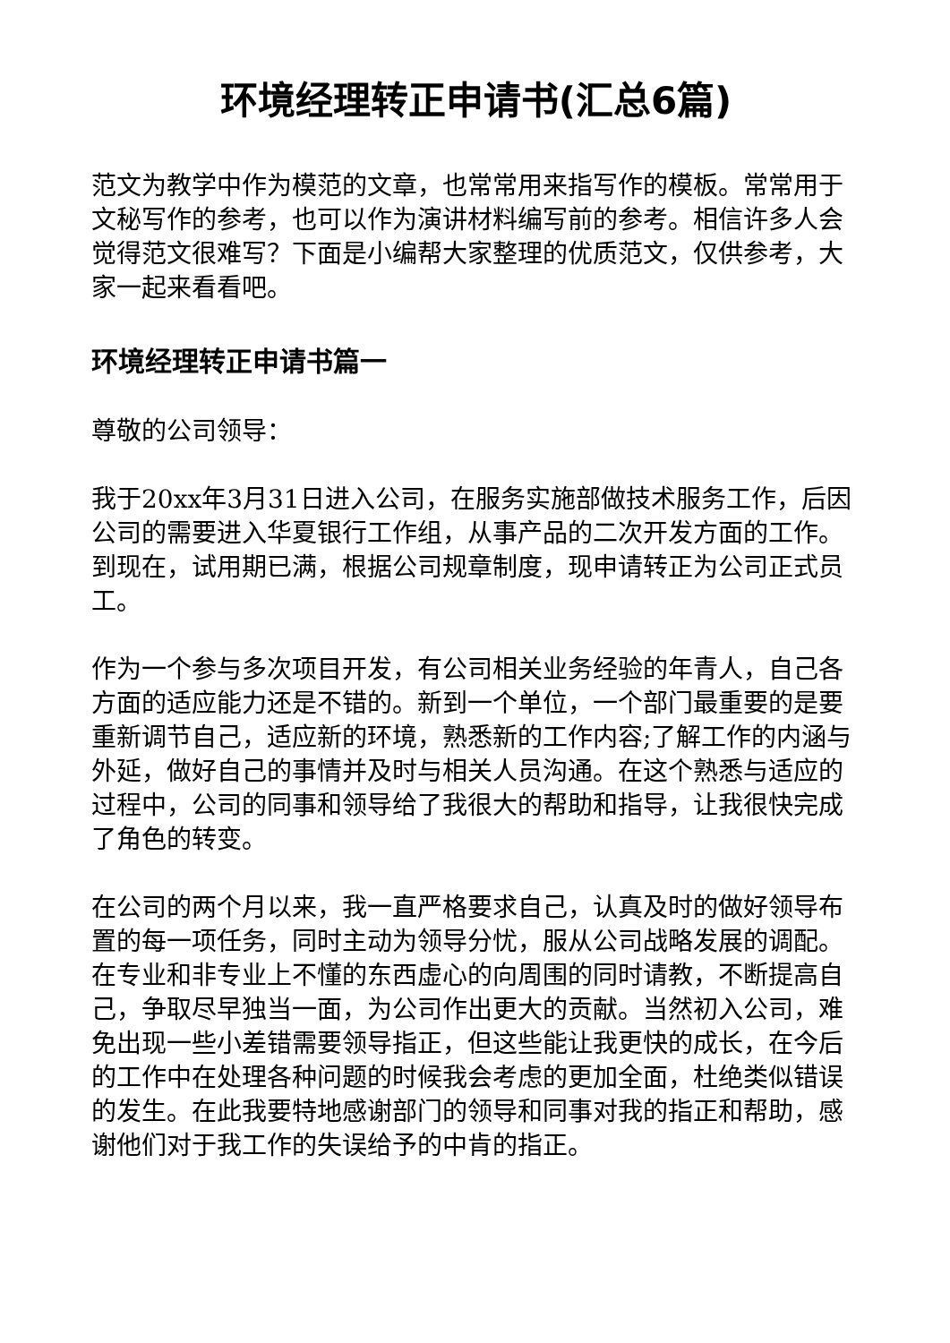环境经理转正申请书(汇总6篇)
范文为教学中作为模范的文章，也常常用来指写作的模板。常常用于文秘写作的参考，也可以作为演讲材料编写前的参考。相信许多人会觉得范文很难写？下面是小编帮大家整理的优质范文，仅供参考，大家一起来看看吧。
环境经理转正申请书篇一
尊敬的公司领导：
我于20xx年3月31日进入公司，在服务实施部做技术服务工作，后因公司的需要进入华夏银行工作组，从事产品的二次开发方面的工作。到现在，试用期已满，根据公司规章制度，现申请转正为公司正式员工。
作为一个参与多次项目开发，有公司相关业务经验的年青人，自己各方面的适应能力还是不错的。新到一个单位，一个部门最重要的是要重新调节自己，适应新的环境，熟悉新的工作内容;了解工作的内涵与外延，做好自己的事情并及时与相关人员沟通。在这个熟悉与适应的过程中，公司的同事和领导给了我很大的帮助和指导，让我很快完成了角色的转变。
在公司的两个月以来，我一直严格要求自己，认真及时的做好领导布置的每一项任务，同时主动为领导分忧，服从公司战略发展的调配。在专业和非专业上不懂的东西虚心的向周围的同时请教，不断提高自己，争取尽早独当一面，为公司作出更大的贡献。当然初入公司，难免出现一些小差错需要领导指正，但这些能让我更快的成长，在今后的工作中在处理各种问题的时候我会考虑的更加全面，杜绝类似错误的发生。在此我要特地感谢部门的领导和同事对我的指正和帮助，感谢他们对于我工作的失误给予的中肯的指正。